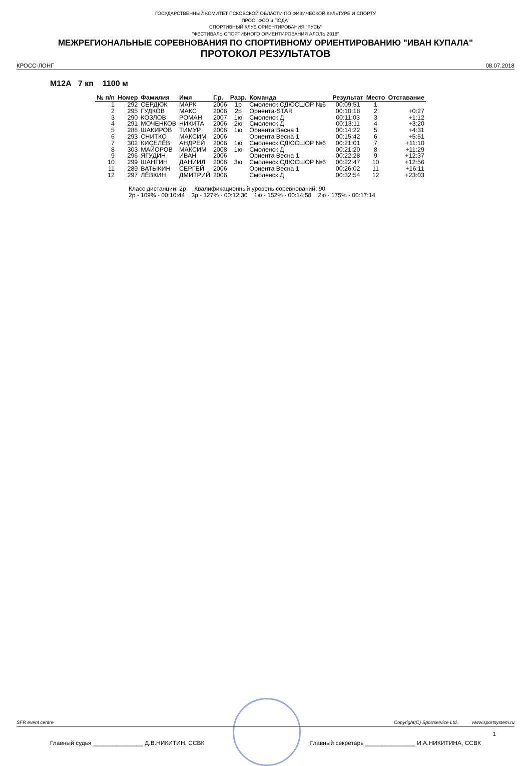ГОСУДАРСТВЕННЫЙ КОМИТЕТ ПСКОВСКОЙ ОБЛАСТИ ПО ФИЗИЧЕСКОЙ КУЛЬТУРЕ И СПОРТУ
ПРОО "ФСО и ПОДА"
СПОРТИВНЫЙ КЛУБ ОРИЕНТИРОВАНИЯ "РУСЬ"
"ФЕСТИВАЛЬ СПОРТИВНОГО ОРИЕНТИРОВАНИЯ АЛОЛЬ 2018"
МЕЖРЕГИОНАЛЬНЫЕ СОРЕВНОВАНИЯ ПО СПОРТИВНОМУ ОРИЕНТИРОВАНИЮ "ИВАН КУПАЛА"
ПРОТОКОЛ РЕЗУЛЬТАТОВ
КРОСС-ЛОНГ 08.07.2018
М12А 7 кп 1100 м
| № п/п | Номер | Фамилия | Имя | Г.р. | Разр. | Команда | Результат | Место | Отставание |
| --- | --- | --- | --- | --- | --- | --- | --- | --- | --- |
| 1 | 292 | СЕРДЮК | МАРК | 2006 | 1р | Смоленск СДЮСШОР №6 | 00:09:51 | 1 | |
| 2 | 295 | ГУДКОВ | МАКС | 2006 | 2р | Ориента-STAR | 00:10:18 | 2 | +0:27 |
| 3 | 290 | КОЗЛОВ | РОМАН | 2007 | 1ю | Смоленск Д | 00:11:03 | 3 | +1:12 |
| 4 | 291 | МОЧЕНКОВ | НИКИТА | 2006 | 2ю | Смоленск Д | 00:13:11 | 4 | +3:20 |
| 5 | 288 | ШАКИРОВ | ТИМУР | 2006 | 1ю | Ориента Весна 1 | 00:14:22 | 5 | +4:31 |
| 6 | 293 | СНИТКО | МАКСИМ | 2006 | | Ориента Весна 1 | 00:15:42 | 6 | +5:51 |
| 7 | 302 | КИСЕЛЁВ | АНДРЕЙ | 2006 | 1ю | Смоленск СДЮСШОР №6 | 00:21:01 | 7 | +11:10 |
| 8 | 303 | МАЙОРОВ | МАКСИМ | 2008 | 1ю | Смоленск Д | 00:21:20 | 8 | +11:29 |
| 9 | 296 | ЯГУДИН | ИВАН | 2006 | | Ориента Весна 1 | 00:22:28 | 9 | +12:37 |
| 10 | 299 | ШАНГИН | ДАНИИЛ | 2006 | 3ю | Смоленск СДЮСШОР №6 | 00:22:47 | 10 | +12:56 |
| 11 | 289 | ВАТЫКИН | СЕРГЕЙ | 2006 | | Ориента Весна 1 | 00:26:02 | 11 | +16:11 |
| 12 | 297 | ЛЁВКИН | ДМИТРИЙ | 2006 | | Смоленск Д | 00:32:54 | 12 | +23:03 |
Класс дистанции: 2р Квалификационный уровень соревнований: 90
2р - 109% - 00:10:44 3р - 127% - 00:12:30 1ю - 152% - 00:14:58 2ю - 175% - 00:17:14
SFR event centre Copyright(C) Sportservice Ltd. www.sportsystem.ru
1
Главный судья _______________ Д.В.НИКИТИН, ССВК Главный секретарь _______________ И.А.НИКИТИНА, ССВК